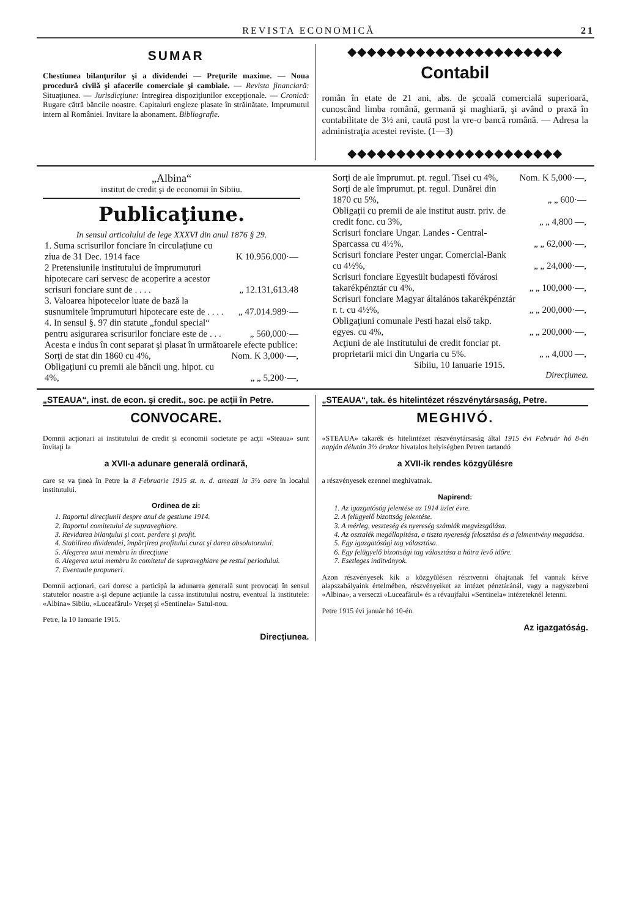REVISTA ECONOMICĂ 21
SUMAR
Chestiunea bilanţurilor şi a dividendei — Preţurile maxime. — Noua procedură civilă şi afacerile comerciale şi cambiale. — Revista financiară: Situaţiunea. — Jurisdicţiune: Intregirea dispoziţiunilor excepţionale. — Cronică: Rugare cătră băncile noastre. Capitaluri engleze plasate în străinătate. Imprumutul intern al României. Invitare la abonament. Bibliografie.
◆◆◆◆◆◆◆◆◆◆◆◆◆◆◆◆◆◆◆◆◆◆
Contabil
român în etate de 21 ani, abs. de şcoală comercială superioară, cunoscând limba română, germană şi maghiară, şi având o praxă în contabilitate de 3½ ani, caută post la vre-o bancă română. — Adresa la administraţia acestei reviste. (1—3)
◆◆◆◆◆◆◆◆◆◆◆◆◆◆◆◆◆◆◆◆◆◆
„Albina“
institut de credit şi de economii în Sibiiu.
Publicaţiune.
In sensul articolului de lege XXXVI din anul 1876 § 29.
| 1. Suma scrisurilor fonciare în circulaţiune cu ziua de 31 Dec. 1914 face | K 10.956.000·— |
| 2 Pretensiunile institutului de împrumuturi hipotecare cari servesc de acoperire a acestor scrisuri fonciare sunt de . . . . | „ 12.131,613.48 |
| 3. Valoarea hipotecelor luate de bază la susnumitele împrumuturi hipotecare este de . . . . | „ 47.014.989·— |
| 4. In sensul §. 97 din statute „fondul special“ pentru asigurarea scrisurilor fonciare este de . . . | „ 560,000·— |
| Acesta e indus în cont separat şi plasat în următoarele efecte publice: | |
| Sorţi de stat din 1860 cu 4%, | Nom. K 3,000·—, |
| Obligaţiuni cu premii ale băncii ung. hipot. cu 4%, | „ „ 5,200·—, |
| Sorţi de ale împrumut. pt. regul. Tisei cu 4%, | Nom. K 5,000·—, |
| Sorţi de ale împrumut. pt. regul. Dunărei din 1870 cu 5%, | „ „ 600·— |
| Obligaţii cu premii de ale institut austr. priv. de credit fonc. cu 3%, | „ „ 4,800 —, |
| Scrisuri fonciare Ungar. Landes - Central-Sparcassa cu 4½%, | „ „ 62,000·—, |
| Scrisuri fonciare Pester ungar. Comercial-Bank cu 4½%, | „ „ 24,000·—, |
| Scrisuri fonciare Egyesült budapesti fővárosi takarékpénztár cu 4%, | „ „ 100,000·—, |
| Scrisuri fonciare Magyar általános takarékpénztár r. t. cu 4½%, | „ „ 200,000·—, |
| Obligaţiuni comunale Pesti hazai első takp. egyes. cu 4%, | „ „ 200,000·—, |
| Acţiuni de ale Institutului de credit fonciar pt. proprietarii mici din Ungaria cu 5%. | „ „ 4,000 —, |
Sibiiu, 10 Ianuarie 1915.
Direcţiunea.
„STEAUA“, inst. de econ. şi credit., soc. pe acţii în Petre.
CONVOCARE.
Domnii acţionari ai institutului de credit şi economii societate pe acţii «Steaua» sunt învitaţi la
a XVII-a adunare generală ordinară,
care se va ţineà în Petre la 8 Februarie 1915 st. n. d. ameazi la 3½ oare în localul institutului.
Ordinea de zi:
1. Raportul direcţiunii despre anul de gestiune 1914.
2. Raportul comitetului de supraveghiare.
3. Revidarea bilanţului şi cont. perdere şi profit.
4. Stabilirea dividendei, împărţirea profitului curat şi darea absolutorului.
5. Alegerea unui membru în direcţiune
6. Alegerea unui membru în comitetul de supraveghiare pe restul periodului.
7. Eventuale propuneri.
Domnii acţionari, cari doresc a participà la adunarea generală sunt provocaţi în sensul statutelor noastre a-şi depune acţiunile la cassa institutului nostru, eventual la institutele: «Albina» Sibiiu, «Luceafărul» Verşeţ şi «Sentinela» Satul-nou.
Petre, la 10 Ianuarie 1915.
Direcţiunea.
„STEAUA“, tak. és hitelintézet részvénytársaság, Petre.
MEGHIVÓ.
«STEAUA» takarék és hitelintézet részvénytársaság által 1915 évi Február hó 8-én napján délután 3½ órakor hivatalos helyiségben Petren tartandó
a XVII-ik rendes közgyülésre
a részvényesek ezennel meghivatnak.
Napirend:
1. Az igazgatóság jelentése az 1914 üzlet évre.
2. A felügyelő bizottság jelentése.
3. A mérleg, veszteség és nyereség számlák megvizsgálása.
4. Az osztalék megállapitása, a tiszta nyereség felosztása és a felmentvény megadása.
5. Egy igazgatósági tag választása.
6. Egy felügyelő bizottsági tag választása a hátra levő időre.
7. Esetleges inditványok.
Azon részvényesek kik a közgyülésen résztvenni óhajtanak fel vannak kérve alapszabályaink értelmében, részvényeiket az intézet pénztáránál, vagy a nagyszebeni «Albina», a verseczi «Luceafărul» és a révaujfalui «Sentinela» intézeteknél letenni.
Petre 1915 évi január hó 10-én.
Az igazgatóság.